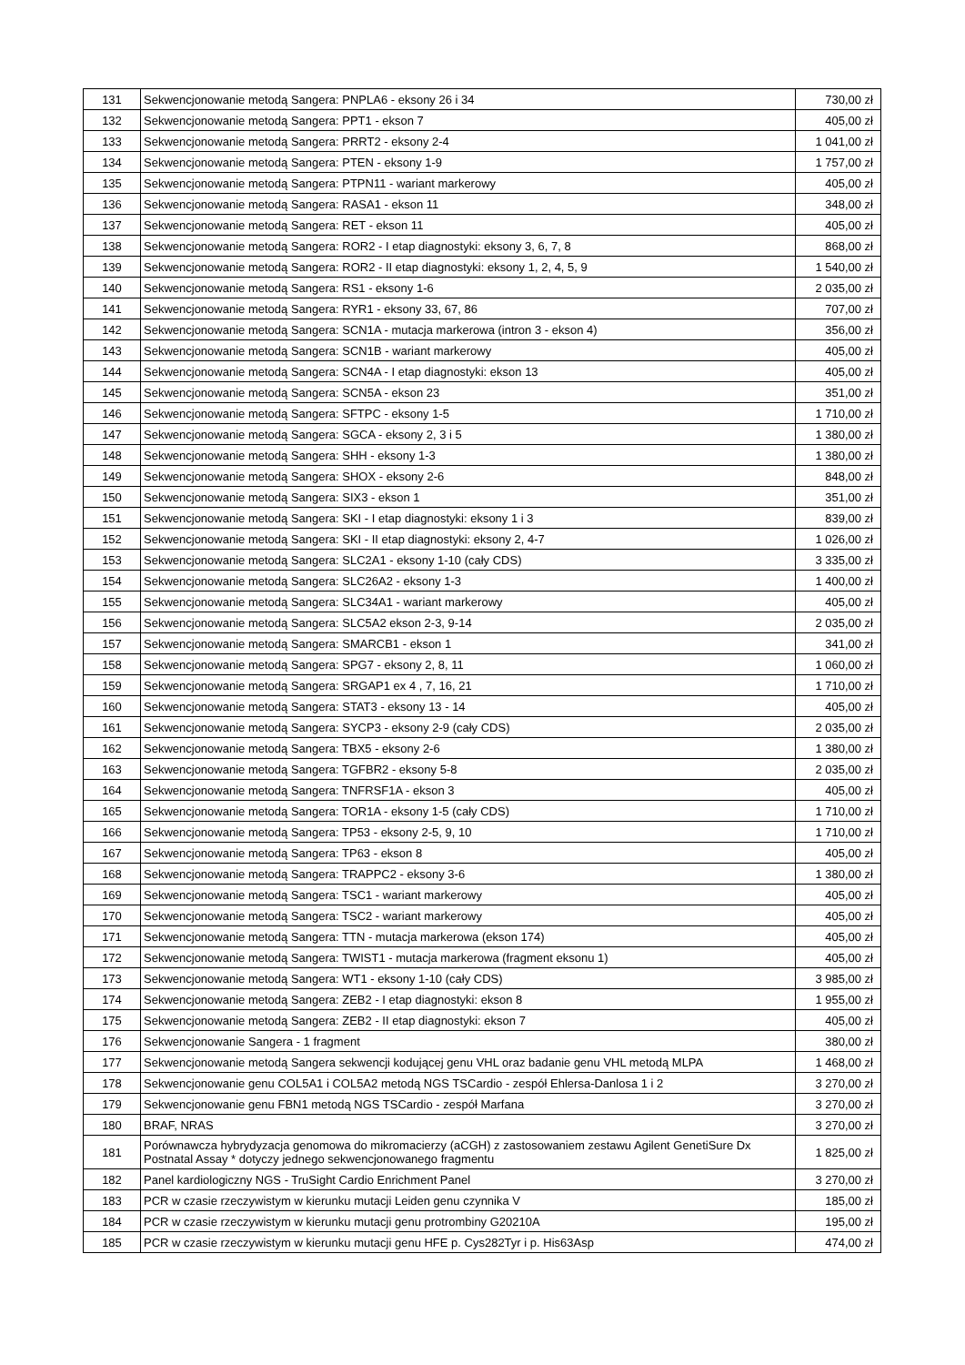| 131 | Sekwencjonowanie metodą Sangera: PNPLA6 - eksony 26 i 34 | 730,00 zł |
| 132 | Sekwencjonowanie metodą Sangera: PPT1 - ekson 7 | 405,00 zł |
| 133 | Sekwencjonowanie metodą Sangera: PRRT2 - eksony 2-4 | 1 041,00 zł |
| 134 | Sekwencjonowanie metodą Sangera: PTEN - eksony 1-9 | 1 757,00 zł |
| 135 | Sekwencjonowanie metodą Sangera: PTPN11 - wariant markerowy | 405,00 zł |
| 136 | Sekwencjonowanie metodą Sangera: RASA1 - ekson 11 | 348,00 zł |
| 137 | Sekwencjonowanie metodą Sangera: RET - ekson 11 | 405,00 zł |
| 138 | Sekwencjonowanie metodą Sangera: ROR2 - I etap diagnostyki: eksony 3, 6, 7, 8 | 868,00 zł |
| 139 | Sekwencjonowanie metodą Sangera: ROR2 - II etap diagnostyki: eksony 1, 2, 4, 5, 9 | 1 540,00 zł |
| 140 | Sekwencjonowanie metodą Sangera: RS1 - eksony 1-6 | 2 035,00 zł |
| 141 | Sekwencjonowanie metodą Sangera: RYR1 - eksony 33, 67, 86 | 707,00 zł |
| 142 | Sekwencjonowanie metodą Sangera: SCN1A - mutacja markerowa (intron 3 - ekson 4) | 356,00 zł |
| 143 | Sekwencjonowanie metodą Sangera: SCN1B - wariant markerowy | 405,00 zł |
| 144 | Sekwencjonowanie metodą Sangera: SCN4A - I etap diagnostyki: ekson 13 | 405,00 zł |
| 145 | Sekwencjonowanie metodą Sangera: SCN5A - ekson 23 | 351,00 zł |
| 146 | Sekwencjonowanie metodą Sangera: SFTPC - eksony 1-5 | 1 710,00 zł |
| 147 | Sekwencjonowanie metodą Sangera: SGCA - eksony 2, 3 i 5 | 1 380,00 zł |
| 148 | Sekwencjonowanie metodą Sangera: SHH - eksony 1-3 | 1 380,00 zł |
| 149 | Sekwencjonowanie metodą Sangera: SHOX - eksony 2-6 | 848,00 zł |
| 150 | Sekwencjonowanie metodą Sangera: SIX3 - ekson 1 | 351,00 zł |
| 151 | Sekwencjonowanie metodą Sangera: SKI - I etap diagnostyki: eksony 1 i 3 | 839,00 zł |
| 152 | Sekwencjonowanie metodą Sangera: SKI - II etap diagnostyki: eksony 2, 4-7 | 1 026,00 zł |
| 153 | Sekwencjonowanie metodą Sangera: SLC2A1 - eksony 1-10 (cały CDS) | 3 335,00 zł |
| 154 | Sekwencjonowanie metodą Sangera: SLC26A2 - eksony 1-3 | 1 400,00 zł |
| 155 | Sekwencjonowanie metodą Sangera: SLC34A1 - wariant markerowy | 405,00 zł |
| 156 | Sekwencjonowanie metodą Sangera: SLC5A2 ekson 2-3, 9-14 | 2 035,00 zł |
| 157 | Sekwencjonowanie metodą Sangera: SMARCB1 - ekson 1 | 341,00 zł |
| 158 | Sekwencjonowanie metodą Sangera: SPG7 - eksony 2, 8, 11 | 1 060,00 zł |
| 159 | Sekwencjonowanie metodą Sangera: SRGAP1 ex 4 , 7, 16, 21 | 1 710,00 zł |
| 160 | Sekwencjonowanie metodą Sangera: STAT3 - eksony 13 - 14 | 405,00 zł |
| 161 | Sekwencjonowanie metodą Sangera: SYCP3 - eksony 2-9 (cały CDS) | 2 035,00 zł |
| 162 | Sekwencjonowanie metodą Sangera: TBX5 - eksony 2-6 | 1 380,00 zł |
| 163 | Sekwencjonowanie metodą Sangera: TGFBR2 - eksony 5-8 | 2 035,00 zł |
| 164 | Sekwencjonowanie metodą Sangera: TNFRSF1A - ekson 3 | 405,00 zł |
| 165 | Sekwencjonowanie metodą Sangera: TOR1A - eksony 1-5 (cały CDS) | 1 710,00 zł |
| 166 | Sekwencjonowanie metodą Sangera: TP53 - eksony 2-5, 9, 10 | 1 710,00 zł |
| 167 | Sekwencjonowanie metodą Sangera: TP63 - ekson 8 | 405,00 zł |
| 168 | Sekwencjonowanie metodą Sangera: TRAPPC2 - eksony 3-6 | 1 380,00 zł |
| 169 | Sekwencjonowanie metodą Sangera: TSC1 - wariant markerowy | 405,00 zł |
| 170 | Sekwencjonowanie metodą Sangera: TSC2 - wariant markerowy | 405,00 zł |
| 171 | Sekwencjonowanie metodą Sangera: TTN - mutacja markerowa (ekson 174) | 405,00 zł |
| 172 | Sekwencjonowanie metodą Sangera: TWIST1 - mutacja markerowa (fragment eksonu 1) | 405,00 zł |
| 173 | Sekwencjonowanie metodą Sangera: WT1 - eksony 1-10 (cały CDS) | 3 985,00 zł |
| 174 | Sekwencjonowanie metodą Sangera: ZEB2 - I etap diagnostyki: ekson 8 | 1 955,00 zł |
| 175 | Sekwencjonowanie metodą Sangera: ZEB2 - II etap diagnostyki: ekson 7 | 405,00 zł |
| 176 | Sekwencjonowanie Sangera - 1 fragment | 380,00 zł |
| 177 | Sekwencjonowanie metodą Sangera sekwencji kodującej genu VHL oraz badanie genu VHL metodą MLPA | 1 468,00 zł |
| 178 | Sekwencjonowanie genu COL5A1 i COL5A2 metodą NGS TSCardio - zespół Ehlersa-Danlosa 1 i 2 | 3 270,00 zł |
| 179 | Sekwencjonowanie genu FBN1 metodą NGS TSCardio - zespół Marfana | 3 270,00 zł |
| 180 | BRAF, NRAS | 3 270,00 zł |
| 181 | Porównawcza hybrydyzacja genomowa do mikromacierzy (aCGH) z zastosowaniem zestawu Agilent GenetiSure Dx Postnatal Assay * dotyczy jednego sekwencjonowanego fragmentu | 1 825,00 zł |
| 182 | Panel kardiologiczny NGS - TruSight Cardio Enrichment Panel | 3 270,00 zł |
| 183 | PCR w czasie rzeczywistym w kierunku mutacji Leiden genu czynnika V | 185,00 zł |
| 184 | PCR w czasie rzeczywistym w kierunku mutacji genu protrombiny G20210A | 195,00 zł |
| 185 | PCR w czasie rzeczywistym w kierunku mutacji genu HFE p. Cys282Tyr i p. His63Asp | 474,00 zł |